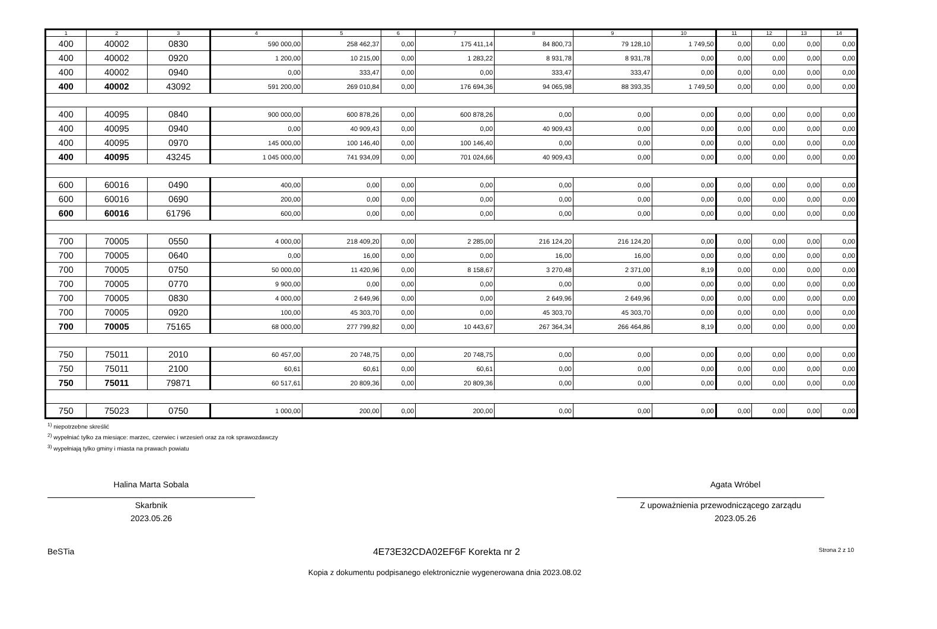| 1 | 2 | 3 | 4 | 5 | 6 | 7 | 8 | 9 | 10 | 11 | 12 | 13 | 14 |
| --- | --- | --- | --- | --- | --- | --- | --- | --- | --- | --- | --- | --- | --- |
| 400 | 40002 | 0830 | 590 000,00 | 258 462,37 | 0,00 | 175 411,14 | 84 800,73 | 79 128,10 | 1 749,50 | 0,00 | 0,00 | 0,00 | 0,00 |
| 400 | 40002 | 0920 | 1 200,00 | 10 215,00 | 0,00 | 1 283,22 | 8 931,78 | 8 931,78 | 0,00 | 0,00 | 0,00 | 0,00 | 0,00 |
| 400 | 40002 | 0940 | 0,00 | 333,47 | 0,00 | 0,00 | 333,47 | 333,47 | 0,00 | 0,00 | 0,00 | 0,00 | 0,00 |
| 400 | 40002 | 43092 | 591 200,00 | 269 010,84 | 0,00 | 176 694,36 | 94 065,98 | 88 393,35 | 1 749,50 | 0,00 | 0,00 | 0,00 | 0,00 |
| 400 | 40095 | 0840 | 900 000,00 | 600 878,26 | 0,00 | 600 878,26 | 0,00 | 0,00 | 0,00 | 0,00 | 0,00 | 0,00 | 0,00 |
| 400 | 40095 | 0940 | 0,00 | 40 909,43 | 0,00 | 0,00 | 40 909,43 | 0,00 | 0,00 | 0,00 | 0,00 | 0,00 | 0,00 |
| 400 | 40095 | 0970 | 145 000,00 | 100 146,40 | 0,00 | 100 146,40 | 0,00 | 0,00 | 0,00 | 0,00 | 0,00 | 0,00 | 0,00 |
| 400 | 40095 | 43245 | 1 045 000,00 | 741 934,09 | 0,00 | 701 024,66 | 40 909,43 | 0,00 | 0,00 | 0,00 | 0,00 | 0,00 | 0,00 |
| 600 | 60016 | 0490 | 400,00 | 0,00 | 0,00 | 0,00 | 0,00 | 0,00 | 0,00 | 0,00 | 0,00 | 0,00 | 0,00 |
| 600 | 60016 | 0690 | 200,00 | 0,00 | 0,00 | 0,00 | 0,00 | 0,00 | 0,00 | 0,00 | 0,00 | 0,00 | 0,00 |
| 600 | 60016 | 61796 | 600,00 | 0,00 | 0,00 | 0,00 | 0,00 | 0,00 | 0,00 | 0,00 | 0,00 | 0,00 | 0,00 |
| 700 | 70005 | 0550 | 4 000,00 | 218 409,20 | 0,00 | 2 285,00 | 216 124,20 | 216 124,20 | 0,00 | 0,00 | 0,00 | 0,00 | 0,00 |
| 700 | 70005 | 0640 | 0,00 | 16,00 | 0,00 | 0,00 | 16,00 | 16,00 | 0,00 | 0,00 | 0,00 | 0,00 | 0,00 |
| 700 | 70005 | 0750 | 50 000,00 | 11 420,96 | 0,00 | 8 158,67 | 3 270,48 | 2 371,00 | 8,19 | 0,00 | 0,00 | 0,00 | 0,00 |
| 700 | 70005 | 0770 | 9 900,00 | 0,00 | 0,00 | 0,00 | 0,00 | 0,00 | 0,00 | 0,00 | 0,00 | 0,00 | 0,00 |
| 700 | 70005 | 0830 | 4 000,00 | 2 649,96 | 0,00 | 0,00 | 2 649,96 | 2 649,96 | 0,00 | 0,00 | 0,00 | 0,00 | 0,00 |
| 700 | 70005 | 0920 | 100,00 | 45 303,70 | 0,00 | 0,00 | 45 303,70 | 45 303,70 | 0,00 | 0,00 | 0,00 | 0,00 | 0,00 |
| 700 | 70005 | 75165 | 68 000,00 | 277 799,82 | 0,00 | 10 443,67 | 267 364,34 | 266 464,86 | 8,19 | 0,00 | 0,00 | 0,00 | 0,00 |
| 750 | 75011 | 2010 | 60 457,00 | 20 748,75 | 0,00 | 20 748,75 | 0,00 | 0,00 | 0,00 | 0,00 | 0,00 | 0,00 | 0,00 |
| 750 | 75011 | 2100 | 60,61 | 60,61 | 0,00 | 60,61 | 0,00 | 0,00 | 0,00 | 0,00 | 0,00 | 0,00 | 0,00 |
| 750 | 75011 | 79871 | 60 517,61 | 20 809,36 | 0,00 | 20 809,36 | 0,00 | 0,00 | 0,00 | 0,00 | 0,00 | 0,00 | 0,00 |
| 750 | 75023 | 0750 | 1 000,00 | 200,00 | 0,00 | 200,00 | 0,00 | 0,00 | 0,00 | 0,00 | 0,00 | 0,00 | 0,00 |
<sup>1)</sup> niepotrzebne skreślić
<sup>2)</sup> wypełniać tylko za miesiące: marzec, czerwiec i wrzesień oraz za rok sprawozdawczy
<sup>3)</sup> wypełniają tylko gminy i miasta na prawach powiatu
Halina Marta Sobala
Skarbnik
2023.05.26
Agata Wróbel
Z upoważnienia przewodniczącego zarządu
2023.05.26
BeSTia 4E73E32CDA02EF6F Korekta nr 2 Strona 2 z 10
Kopia z dokumentu podpisanego elektronicznie wygenerowana dnia 2023.08.02